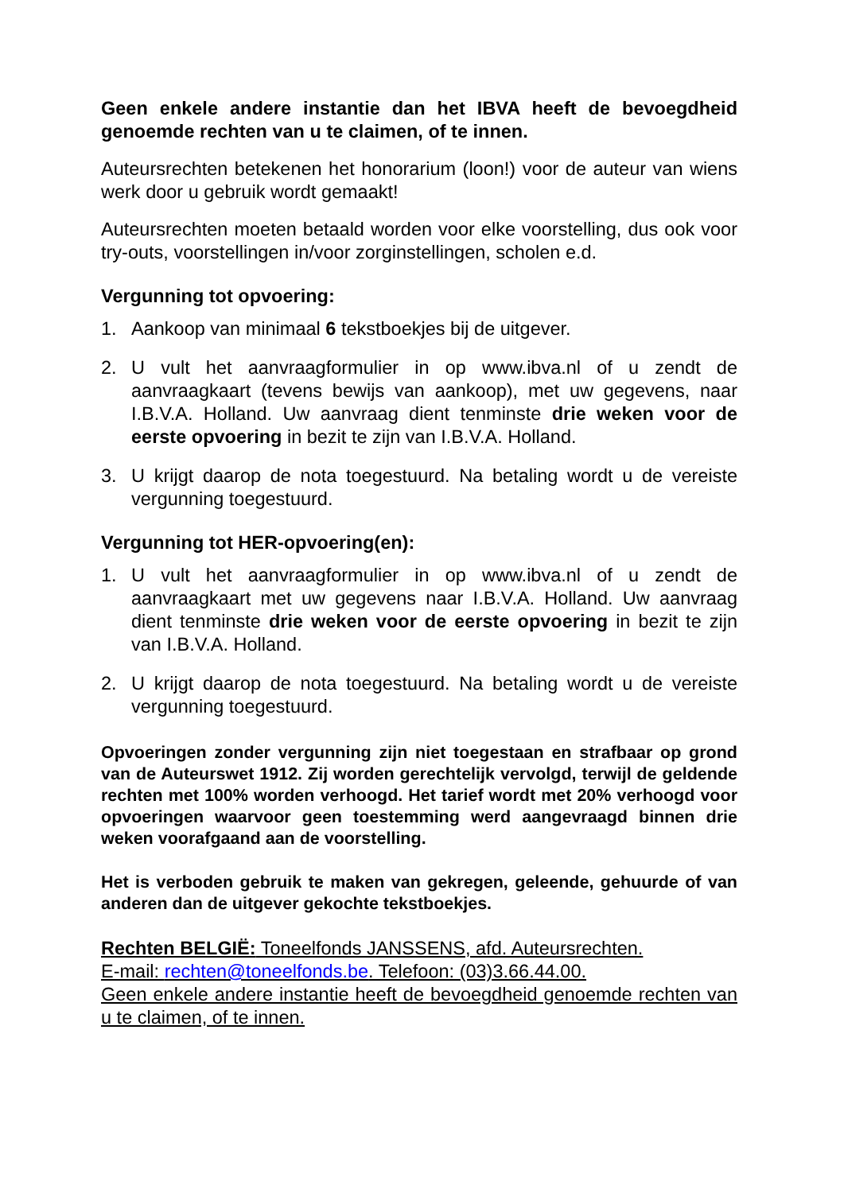Geen enkele andere instantie dan het IBVA heeft de bevoegdheid genoemde rechten van u te claimen, of te innen.
Auteursrechten betekenen het honorarium (loon!) voor de auteur van wiens werk door u gebruik wordt gemaakt!
Auteursrechten moeten betaald worden voor elke voorstelling, dus ook voor try-outs, voorstellingen in/voor zorginstellingen, scholen e.d.
Vergunning tot opvoering:
1. Aankoop van minimaal 6 tekstboekjes bij de uitgever.
2. U vult het aanvraagformulier in op www.ibva.nl of u zendt de aanvraagkaart (tevens bewijs van aankoop), met uw gegevens, naar I.B.V.A. Holland. Uw aanvraag dient tenminste drie weken voor de eerste opvoering in bezit te zijn van I.B.V.A. Holland.
3. U krijgt daarop de nota toegestuurd. Na betaling wordt u de vereiste vergunning toegestuurd.
Vergunning tot HER-opvoering(en):
1. U vult het aanvraagformulier in op www.ibva.nl of u zendt de aanvraagkaart met uw gegevens naar I.B.V.A. Holland. Uw aanvraag dient tenminste drie weken voor de eerste opvoering in bezit te zijn van I.B.V.A. Holland.
2. U krijgt daarop de nota toegestuurd. Na betaling wordt u de vereiste vergunning toegestuurd.
Opvoeringen zonder vergunning zijn niet toegestaan en strafbaar op grond van de Auteurswet 1912. Zij worden gerechtelijk vervolgd, terwijl de geldende rechten met 100% worden verhoogd. Het tarief wordt met 20% verhoogd voor opvoeringen waarvoor geen toestemming werd aangevraagd binnen drie weken voorafgaand aan de voorstelling.
Het is verboden gebruik te maken van gekregen, geleende, gehuurde of van anderen dan de uitgever gekochte tekstboekjes.
Rechten BELGIË: Toneelfonds JANSSENS, afd. Auteursrechten.
E-mail: rechten@toneelfonds.be. Telefoon: (03)3.66.44.00.
Geen enkele andere instantie heeft de bevoegdheid genoemde rechten van u te claimen, of te innen.